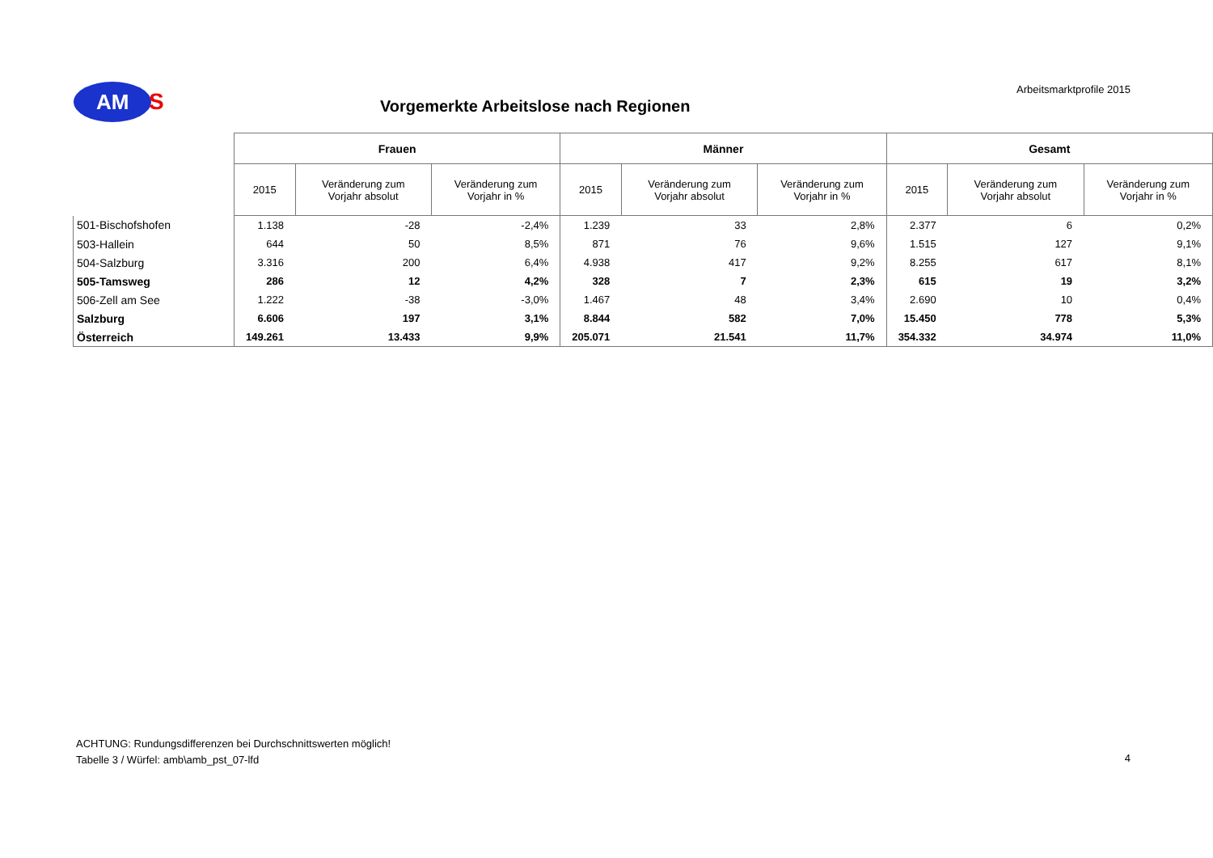AM
S
Arbeitsmarktprofile 2015
Vorgemerkte Arbeitslose nach Regionen
| | Frauen | | | Männer | | | Gesamt | | |
| | 2015 | Veränderung zum Vorjahr absolut | Veränderung zum Vorjahr in % | 2015 | Veränderung zum Vorjahr absolut | Veränderung zum Vorjahr in % | 2015 | Veränderung zum Vorjahr absolut | Veränderung zum Vorjahr in % |
| 501-Bischofshofen | 1.138 | -28 | -2,4% | 1.239 | 33 | 2,8% | 2.377 | 6 | 0,2% |
| 503-Hallein | 644 | 50 | 8,5% | 871 | 76 | 9,6% | 1.515 | 127 | 9,1% |
| 504-Salzburg | 3.316 | 200 | 6,4% | 4.938 | 417 | 9,2% | 8.255 | 617 | 8,1% |
| 505-Tamsweg | 286 | 12 | 4,2% | 328 | 7 | 2,3% | 615 | 19 | 3,2% |
| 506-Zell am See | 1.222 | -38 | -3,0% | 1.467 | 48 | 3,4% | 2.690 | 10 | 0,4% |
| Salzburg | 6.606 | 197 | 3,1% | 8.844 | 582 | 7,0% | 15.450 | 778 | 5,3% |
| Österreich | 149.261 | 13.433 | 9,9% | 205.071 | 21.541 | 11,7% | 354.332 | 34.974 | 11,0% |
ACHTUNG: Rundungsdifferenzen bei Durchschnittswerten möglich!
Tabelle 3 / Würfel: amb\amb_pst_07-lfd
4